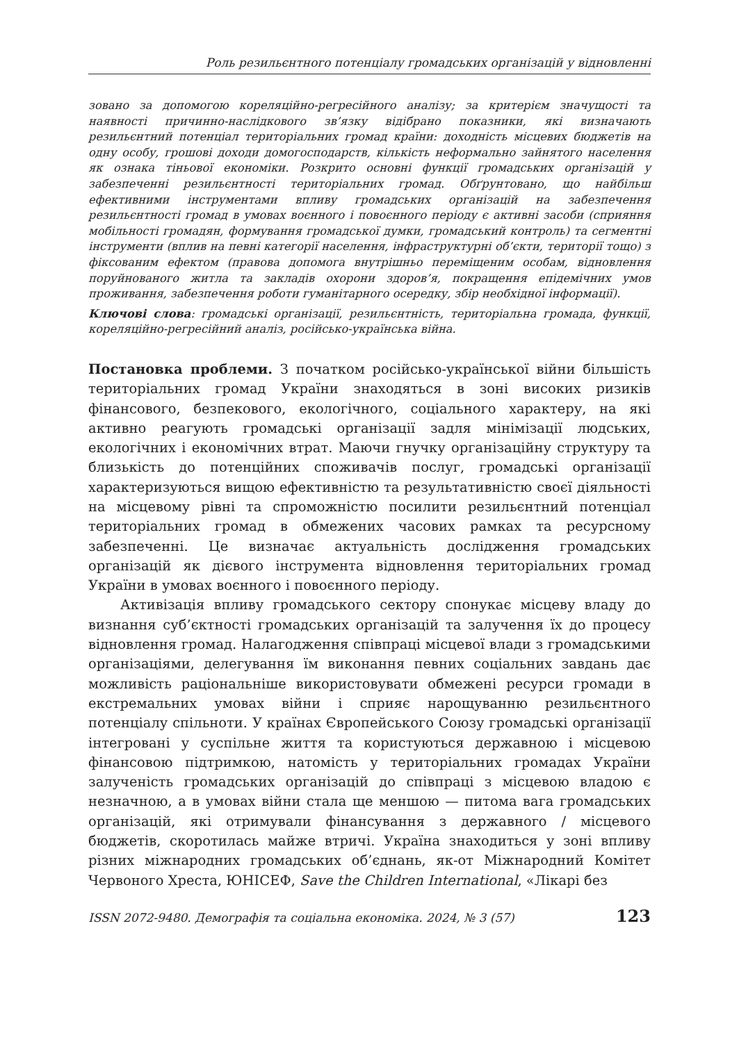Роль резильєнтного потенціалу громадських організацій у відновленні
зовано за допомогою кореляційно-регресійного аналізу; за критерієм значущості та наявності причинно-наслідкового зв’язку відібрано показники, які визначають резильєнтний потенціал територіальних громад країни: доходність місцевих бюджетів на одну особу, грошові доходи домогосподарств, кількість неформально зайнятого населення як ознака тіньової економіки. Розкрито основні функції громадських організацій у забезпеченні резильєнтності територіальних громад. Обґрунтовано, що найбільш ефективними інструментами впливу громадських організацій на забезпечення резильєнтності громад в умовах воєнного і повоєнного періоду є активні засоби (сприяння мобільності громадян, формування громадської думки, громадський контроль) та сегментні інструменти (вплив на певні категорії населення, інфраструктурні об’єкти, території тощо) з фіксованим ефектом (правова допомога внутрішньо переміщеним особам, відновлення поруйнованого житла та закладів охорони здоров’я, покращення епідемічних умов проживання, забезпечення роботи гуманітарного осередку, збір необхідної інформації).
Ключові слова: громадські організації, резильєнтність, територіальна громада, функції, кореляційно-регресійний аналіз, російсько-українська війна.
Постановка проблеми. З початком російсько-української війни більшість територіальних громад України знаходяться в зоні високих ризиків фінансового, безпекового, екологічного, соціального характеру, на які активно реагують громадські організації задля мінімізації людських, екологічних і економічних втрат. Маючи гнучку організаційну структуру та близькість до потенційних споживачів послуг, громадські організації характеризуються вищою ефективністю та результативністю своєї діяльності на місцевому рівні та спроможністю посилити резильєнтний потенціал територіальних громад в обмежених часових рамках та ресурсному забезпеченні. Це визначає актуальність дослідження громадських організацій як дієвого інструмента відновлення територіальних громад України в умовах воєнного і повоєнного періоду.
Активізація впливу громадського сектору спонукає місцеву владу до визнання суб’єктності громадських організацій та залучення їх до процесу відновлення громад. Налагодження співпраці місцевої влади з громадськими організаціями, делегування їм виконання певних соціальних завдань дає можливість раціональніше використовувати обмежені ресурси громади в екстремальних умовах війни і сприяє нарощуванню резильєнтного потенціалу спільноти. У країнах Європейського Союзу громадські організації інтегровані у суспільне життя та користуються державною і місцевою фінансовою підтримкою, натомість у територіальних громадах України залученість громадських організацій до співпраці з місцевою владою є незначною, а в умовах війни стала ще меншою — питома вага громадських організацій, які отримували фінансування з державного / місцевого бюджетів, скоротилась майже втричі. Україна знаходиться у зоні впливу різних міжнародних громадських об’єднань, як-от Міжнародний Комітет Червоного Хреста, ЮНІСЕФ, Save the Children International, «Лікарі без
ISSN 2072-9480. Демографія та соціальна економіка. 2024, № 3 (57) 123